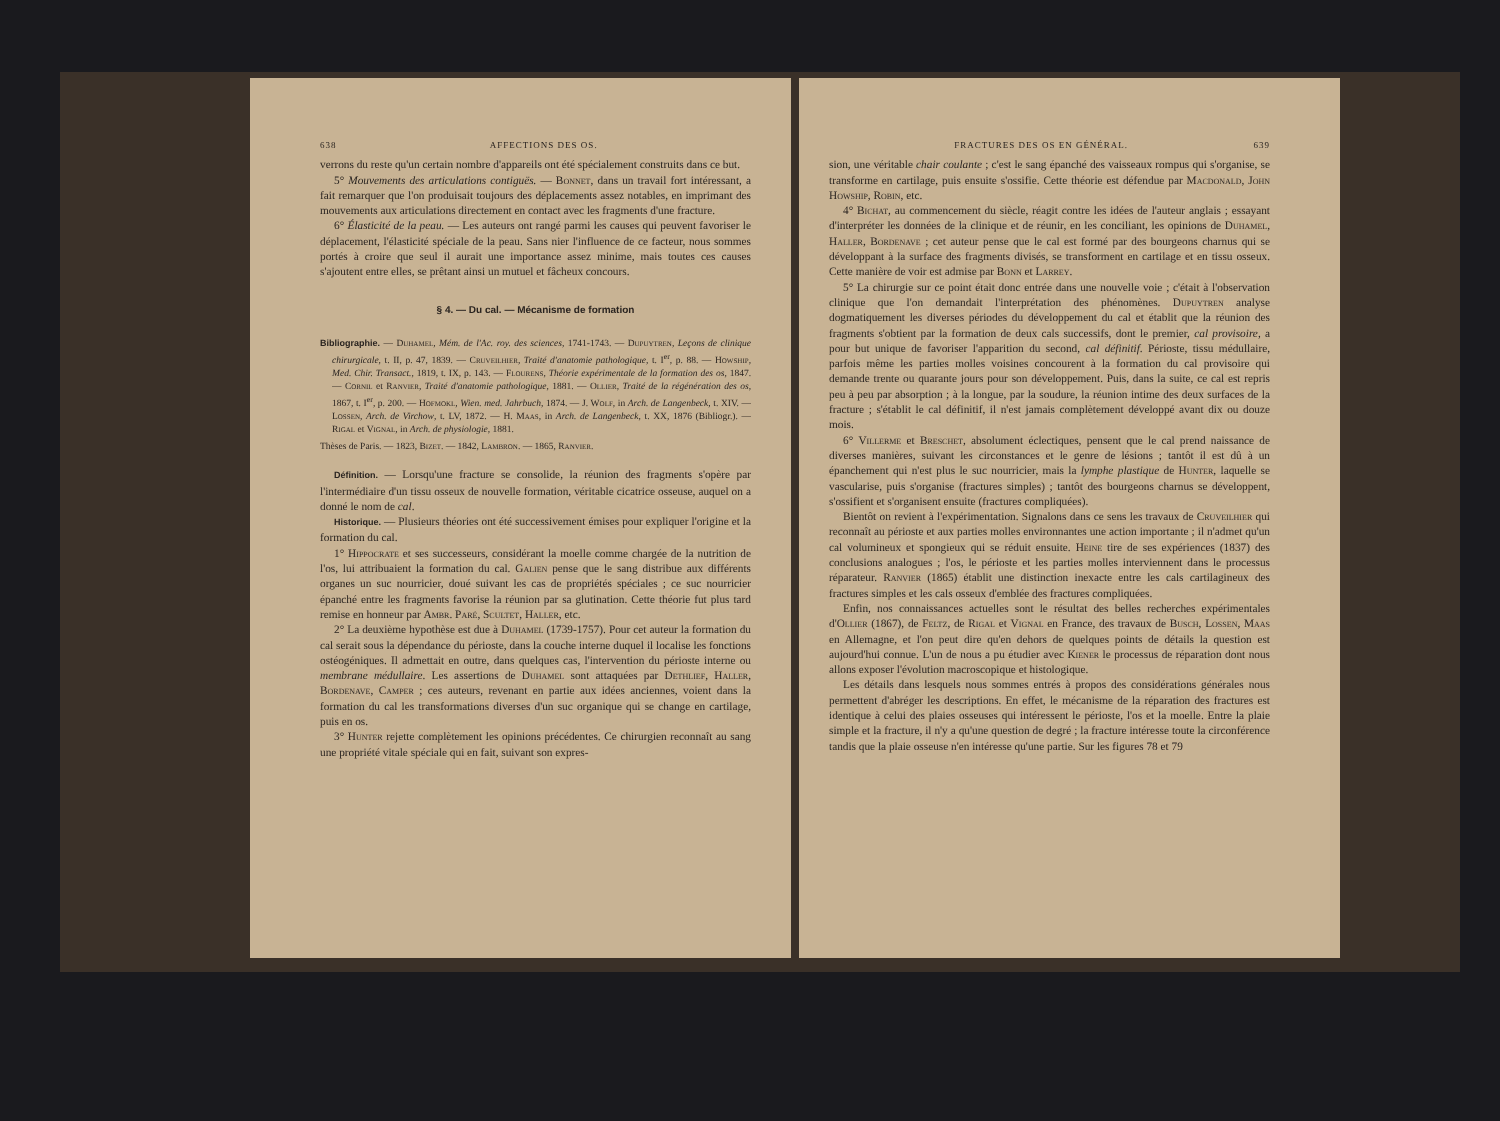638 AFFECTIONS DES OS.
verrons du reste qu'un certain nombre d'appareils ont été spécialement construits dans ce but.
5° Mouvements des articulations contiguës. — Bonnet, dans un travail fort intéressant, a fait remarquer que l'on produisait toujours des déplacements assez notables, en imprimant des mouvements aux articulations directement en contact avec les fragments d'une fracture.
6° Élasticité de la peau. — Les auteurs ont rangé parmi les causes qui peuvent favoriser le déplacement, l'élasticité spéciale de la peau. Sans nier l'influence de ce facteur, nous sommes portés à croire que seul il aurait une importance assez minime, mais toutes ces causes s'ajoutent entre elles, se prêtant ainsi un mutuel et fâcheux concours.
§ 4. — Du cal. — Mécanisme de formation
Bibliographie. — Duhamel, Mém. de l'Ac. roy. des sciences, 1741-1743. — Dupuytren, Leçons de clinique chirurgicale, t. II, p. 47, 1839. — Cruveilhier, Traité d'anatomie pathologique, t. I<sup>er</sup>, p. 88. — Howship, Med. Chir. Transact., 1819, t. IX, p. 143. — Flourens, Théorie expérimentale de la formation des os, 1847. — Cornil et Ranvier, Traité d'anatomie pathologique, 1881. — Ollier, Traité de la régénération des os, 1867, t. I<sup>er</sup>, p. 200. — Hofmokl, Wien. med. Jahrbuch, 1874. — J. Wolf, in Arch. de Langenbeck, t. XIV. — Lossen, Arch. de Virchow, t. LV, 1872. — H. Maas, in Arch. de Langenbeck, t. XX, 1876 (Bibliogr.). — Rigal et Vignal, in Arch. de physiologie, 1881.
Thèses de Paris. — 1823, Bizet. — 1842, Lambron. — 1865, Ranvier.
Définition. — Lorsqu'une fracture se consolide, la réunion des fragments s'opère par l'intermédiaire d'un tissu osseux de nouvelle formation, véritable cicatrice osseuse, auquel on a donné le nom de cal.
Historique. — Plusieurs théories ont été successivement émises pour expliquer l'origine et la formation du cal.
1° Hippocrate et ses successeurs, considérant la moelle comme chargée de la nutrition de l'os, lui attribuaient la formation du cal. Galien pense que le sang distribue aux différents organes un suc nourricier, doué suivant les cas de propriétés spéciales ; ce suc nourricier épanché entre les fragments favorise la réunion par sa glutination. Cette théorie fut plus tard remise en honneur par Ambr. Paré, Scultet, Haller, etc.
2° La deuxième hypothèse est due à Duhamel (1739-1757). Pour cet auteur la formation du cal serait sous la dépendance du périoste, dans la couche interne duquel il localise les fonctions ostéogéniques. Il admettait en outre, dans quelques cas, l'intervention du périoste interne ou membrane médullaire. Les assertions de Duhamel sont attaquées par Dethlief, Haller, Bordenave, Camper ; ces auteurs, revenant en partie aux idées anciennes, voient dans la formation du cal les transformations diverses d'un suc organique qui se change en cartilage, puis en os.
3° Hunter rejette complètement les opinions précédentes. Ce chirurgien reconnaît au sang une propriété vitale spéciale qui en fait, suivant son expres-
FRACTURES DES OS EN GÉNÉRAL. 639
sion, une véritable chair coulante ; c'est le sang épanché des vaisseaux rompus qui s'organise, se transforme en cartilage, puis ensuite s'ossifie. Cette théorie est défendue par Macdonald, John Howship, Robin, etc.
4° Bichat, au commencement du siècle, réagit contre les idées de l'auteur anglais ; essayant d'interpréter les données de la clinique et de réunir, en les conciliant, les opinions de Duhamel, Haller, Bordenave ; cet auteur pense que le cal est formé par des bourgeons charnus qui se développant à la surface des fragments divisés, se transforment en cartilage et en tissu osseux. Cette manière de voir est admise par Bonn et Larrey.
5° La chirurgie sur ce point était donc entrée dans une nouvelle voie ; c'était à l'observation clinique que l'on demandait l'interprétation des phénomènes. Dupuytren analyse dogmatiquement les diverses périodes du développement du cal et établit que la réunion des fragments s'obtient par la formation de deux cals successifs, dont le premier, cal provisoire, a pour but unique de favoriser l'apparition du second, cal définitif. Périoste, tissu médullaire, parfois même les parties molles voisines concourent à la formation du cal provisoire qui demande trente ou quarante jours pour son développement. Puis, dans la suite, ce cal est repris peu à peu par absorption ; à la longue, par la soudure, la réunion intime des deux surfaces de la fracture ; s'établit le cal définitif, il n'est jamais complètement développé avant dix ou douze mois.
6° Villerme et Breschet, absolument éclectiques, pensent que le cal prend naissance de diverses manières, suivant les circonstances et le genre de lésions ; tantôt il est dû à un épanchement qui n'est plus le suc nourricier, mais la lymphe plastique de Hunter, laquelle se vascularise, puis s'organise (fractures simples) ; tantôt des bourgeons charnus se développent, s'ossifient et s'organisent ensuite (fractures compliquées).
Bientôt on revient à l'expérimentation. Signalons dans ce sens les travaux de Cruveilhier qui reconnaît au périoste et aux parties molles environnantes une action importante ; il n'admet qu'un cal volumineux et spongieux qui se réduit ensuite. Heine tire de ses expériences (1837) des conclusions analogues ; l'os, le périoste et les parties molles interviennent dans le processus réparateur. Ranvier (1865) établit une distinction inexacte entre les cals cartilagineux des fractures simples et les cals osseux d'emblée des fractures compliquées.
Enfin, nos connaissances actuelles sont le résultat des belles recherches expérimentales d'Ollier (1867), de Feltz, de Rigal et Vignal en France, des travaux de Busch, Lossen, Maas en Allemagne, et l'on peut dire qu'en dehors de quelques points de détails la question est aujourd'hui connue. L'un de nous a pu étudier avec Kiener le processus de réparation dont nous allons exposer l'évolution macroscopique et histologique.
Les détails dans lesquels nous sommes entrés à propos des considérations générales nous permettent d'abréger les descriptions. En effet, le mécanisme de la réparation des fractures est identique à celui des plaies osseuses qui intéressent le périoste, l'os et la moelle. Entre la plaie simple et la fracture, il n'y a qu'une question de degré ; la fracture intéresse toute la circonférence tandis que la plaie osseuse n'en intéresse qu'une partie. Sur les figures 78 et 79